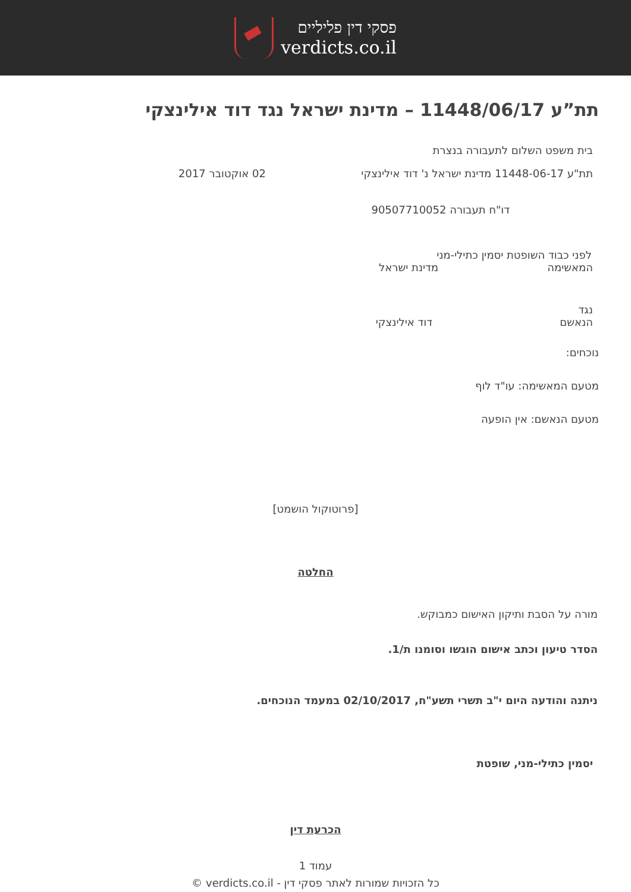פסקי דין פליליים
verdicts.co.il
תת”ע 11448/06/17 – מדינת ישראל נגד דוד אילינצקי
בית משפט השלום לתעבורה בנצרת
תת"ע 11448-06-17 מדינת ישראל נ' דוד אילינצקי
02 אוקטובר 2017
דו"ח תעבורה 90507710052
לפני כבוד השופטת יסמין כתילי-מני
המאשימה מדינת ישראל
נגד
הנאשם דוד אילינצקי
נוכחים:
מטעם המאשימה: עו"ד לוף
מטעם הנאשם: אין הופעה
[פרוטוקול הושמט]
החלטה
מורה על הסבת ותיקון האישום כמבוקש.
הסדר טיעון וכתב אישום הוגשו וסומנו ת/1.
ניתנה והודעה היום י"ב תשרי תשע"ח, 02/10/2017 במעמד הנוכחים.
יסמין כתילי-מני, שופטת
הכרעת דין
עמוד 1
כל הזכויות שמורות לאתר פסקי דין - verdicts.co.il ©